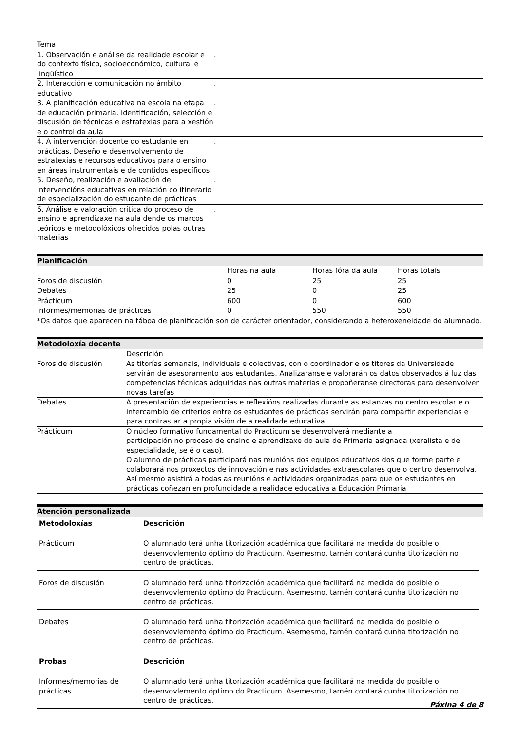| Tema | |
| 1. Observación e análise da realidade escolar e do contexto físico, socioeconómico, cultural e lingüístico | . |
| 2. Interacción e comunicación no ámbito educativo | . |
| 3. A planificación educativa na escola na etapa de educación primaria. Identificación, selección e discusión de técnicas e estratexias para a xestión e o control da aula | . |
| 4. A intervención docente do estudante en prácticas. Deseño e desenvolvemento de estratexias e recursos educativos para o ensino en áreas instrumentais e de contidos específicos | . |
| 5. Deseño, realización e avaliación de intervencións educativas en relación co itinerario de especialización do estudante de prácticas | . |
| 6. Análise e valoración crítica do proceso de ensino e aprendizaxe na aula dende os marcos teóricos e metodolóxicos ofrecidos polas outras materias | . |
Planificación
| | Horas na aula | Horas fóra da aula | Horas totais |
| Foros de discusión | 0 | 25 | 25 |
| Debates | 25 | 0 | 25 |
| Prácticum | 600 | 0 | 600 |
| Informes/memorias de prácticas | 0 | 550 | 550 |
| *Os datos que aparecen na táboa de planificación son de carácter orientador, considerando a heteroxeneidade do alumnado. | | | |
Metodoloxía docente
| | Descrición |
| Foros de discusión | As titorías semanais, individuais e colectivas, con o coordinador e os titores da Universidade servirán de asesoramento aos estudantes. Analizaranse e valorarán os datos observados á luz das competencias técnicas adquiridas nas outras materias e propoñeranse directoras para desenvolver novas tarefas |
| Debates | A presentación de experiencias e reflexións realizadas durante as estanzas no centro escolar e o intercambio de criterios entre os estudantes de prácticas servirán para compartir experiencias e para contrastar a propia visión de a realidade educativa |
| Prácticum | O núcleo formativo fundamental do Practicum se desenvolverá mediante a participación no proceso de ensino e aprendizaxe do aula de Primaria asignada (xeralista e de especialidade, se é o caso). O alumno de prácticas participará nas reunións dos equipos educativos dos que forme parte e colaborará nos proxectos de innovación e nas actividades extraescolares que o centro desenvolva. Así mesmo asistirá a todas as reunións e actividades organizadas para que os estudantes en prácticas coñezan en profundidade a realidade educativa a Educación Primaria |
Atención personalizada
| Metodoloxías | Descrición |
| --- | --- |
| Prácticum | O alumnado terá unha titorización académica que facilitará na medida do posible o desenvovlemento óptimo do Practicum. Asemesmo, tamén contará cunha titorización no centro de prácticas. |
| Foros de discusión | O alumnado terá unha titorización académica que facilitará na medida do posible o desenvovlemento óptimo do Practicum. Asemesmo, tamén contará cunha titorización no centro de prácticas. |
| Debates | O alumnado terá unha titorización académica que facilitará na medida do posible o desenvovlemento óptimo do Practicum. Asemesmo, tamén contará cunha titorización no centro de prácticas. |
| Probas | Descrición |
| Informes/memorias de prácticas | O alumnado terá unha titorización académica que facilitará na medida do posible o desenvovlemento óptimo do Practicum. Asemesmo, tamén contará cunha titorización no centro de prácticas. |
Páxina 4 de 8